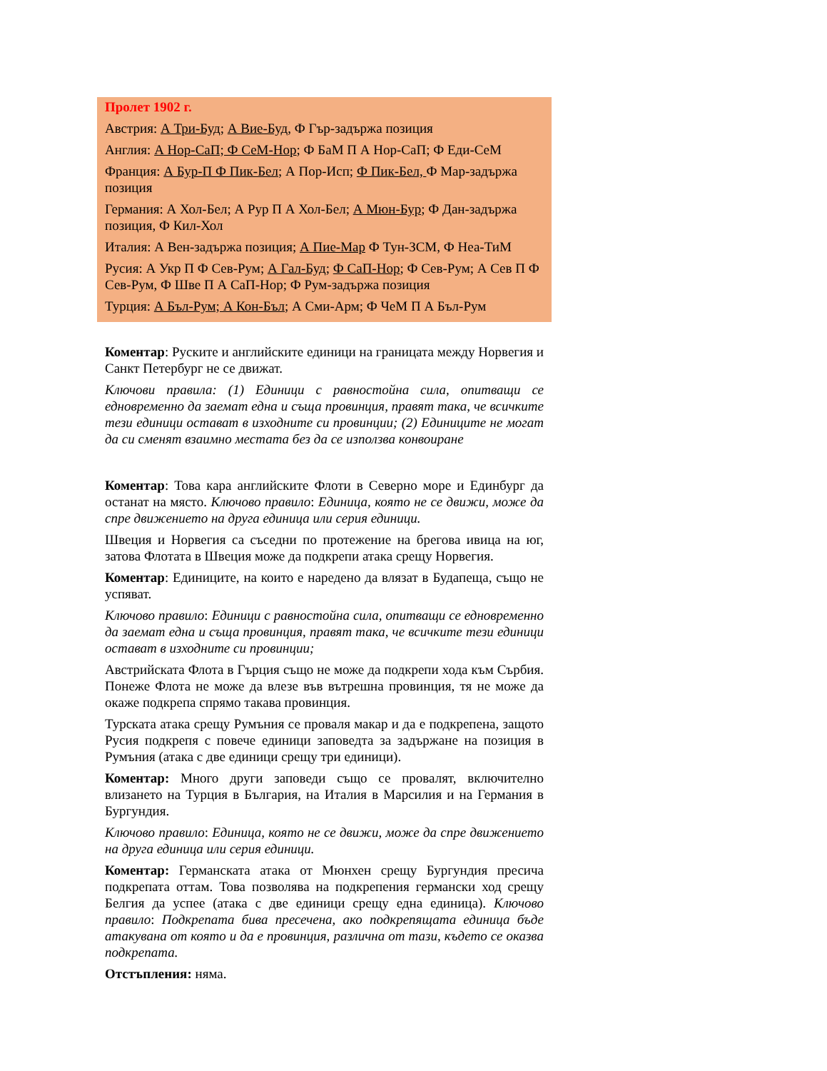Пролет 1902 г.
Австрия: А Три-Буд; А Вие-Буд, Ф Гър-задържа позиция
Англия: А Нор-СаП; Ф СеМ-Нор; Ф БаМ П А Нор-СаП; Ф Еди-СеМ
Франция: А Бур-П Ф Пик-Бел; А Пор-Исп; Ф Пик-Бел, Ф Мар-задържа позиция
Германия: А Хол-Бел; А Рур П А Хол-Бел; А Мюн-Бур; Ф Дан-задържа позиция, Ф Кил-Хол
Италия: А Вен-задържа позиция; А Пие-Мар Ф Тун-ЗСМ, Ф Неа-ТиМ
Русия: А Укр П Ф Сев-Рум; А Гал-Буд; Ф СаП-Нор; Ф Сев-Рум; А Сев П Ф Сев-Рум, Ф Шве П А СаП-Нор; Ф Рум-задържа позиция
Турция: А Бъл-Рум; А Кон-Бъл; А Сми-Арм; Ф ЧеМ П А Бъл-Рум
Коментар: Руските и английските единици на границата между Норвегия и Санкт Петербург не се движат.
Ключови правила: (1) Единици с равностойна сила, опитващи се едновременно да заемат една и съща провинция, правят така, че всичките тези единици остават в изходните си провинции; (2) Единиците не могат да си сменят взаимно местата без да се използва конвоиране
Коментар: Това кара английските Флоти в Северно море и Единбург да останат на място. Ключово правило: Единица, която не се движи, може да спре движението на друга единица или серия единици.
Швеция и Норвегия са съседни по протежение на брегова ивица на юг, затова Флотата в Швеция може да подкрепи атака срещу Норвегия.
Коментар: Единиците, на които е наредено да влязат в Будапеща, също не успяват.
Ключово правило: Единици с равностойна сила, опитващи се едновременно да заемат една и съща провинция, правят така, че всичките тези единици остават в изходните си провинции;
Австрийската Флота в Гърция също не може да подкрепи хода към Сърбия. Понеже Флота не може да влезе във вътрешна провинция, тя не може да окаже подкрепа спрямо такава провинция.
Турската атака срещу Румъния се проваля макар и да е подкрепена, защото Русия подкрепя с повече единици заповедта за задържане на позиция в Румъния (атака с две единици срещу три единици).
Коментар: Много други заповеди също се провалят, включително влизането на Турция в България, на Италия в Марсилия и на Германия в Бургундия.
Ключово правило: Единица, която не се движи, може да спре движението на друга единица или серия единици.
Коментар: Германската атака от Мюнхен срещу Бургундия пресича подкрепата оттам. Това позволява на подкрепения германски ход срещу Белгия да успее (атака с две единици срещу една единица). Ключово правило: Подкрепата бива пресечена, ако подкрепящата единица бъде атакувана от която и да е провинция, различна от тази, където се оказва подкрепата.
Отстъпления: няма.